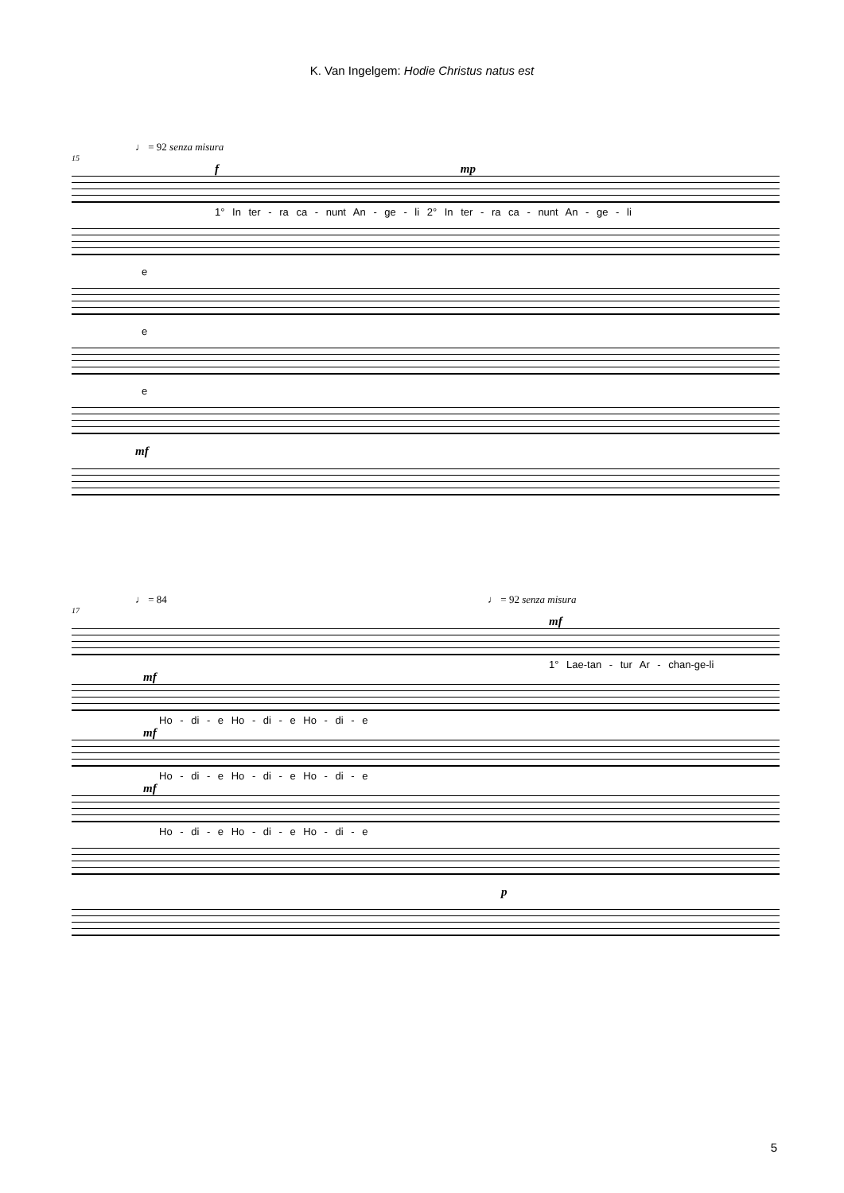K. Van Ingelgem: Hodie Christus natus est
♩ = 92 senza misura
15
f mp
1° In ter - ra ca - nunt An - ge - li 2° In ter - ra ca - nunt An - ge - li
e
e
e
mf
♩ = 84 ♩ = 92 senza misura
17
mf
1° Lae-tan - tur Ar - chan-ge-li
mf
Ho - di - e Ho - di - e Ho - di - e
mf
Ho - di - e Ho - di - e Ho - di - e
mf
Ho - di - e Ho - di - e Ho - di - e
p
5